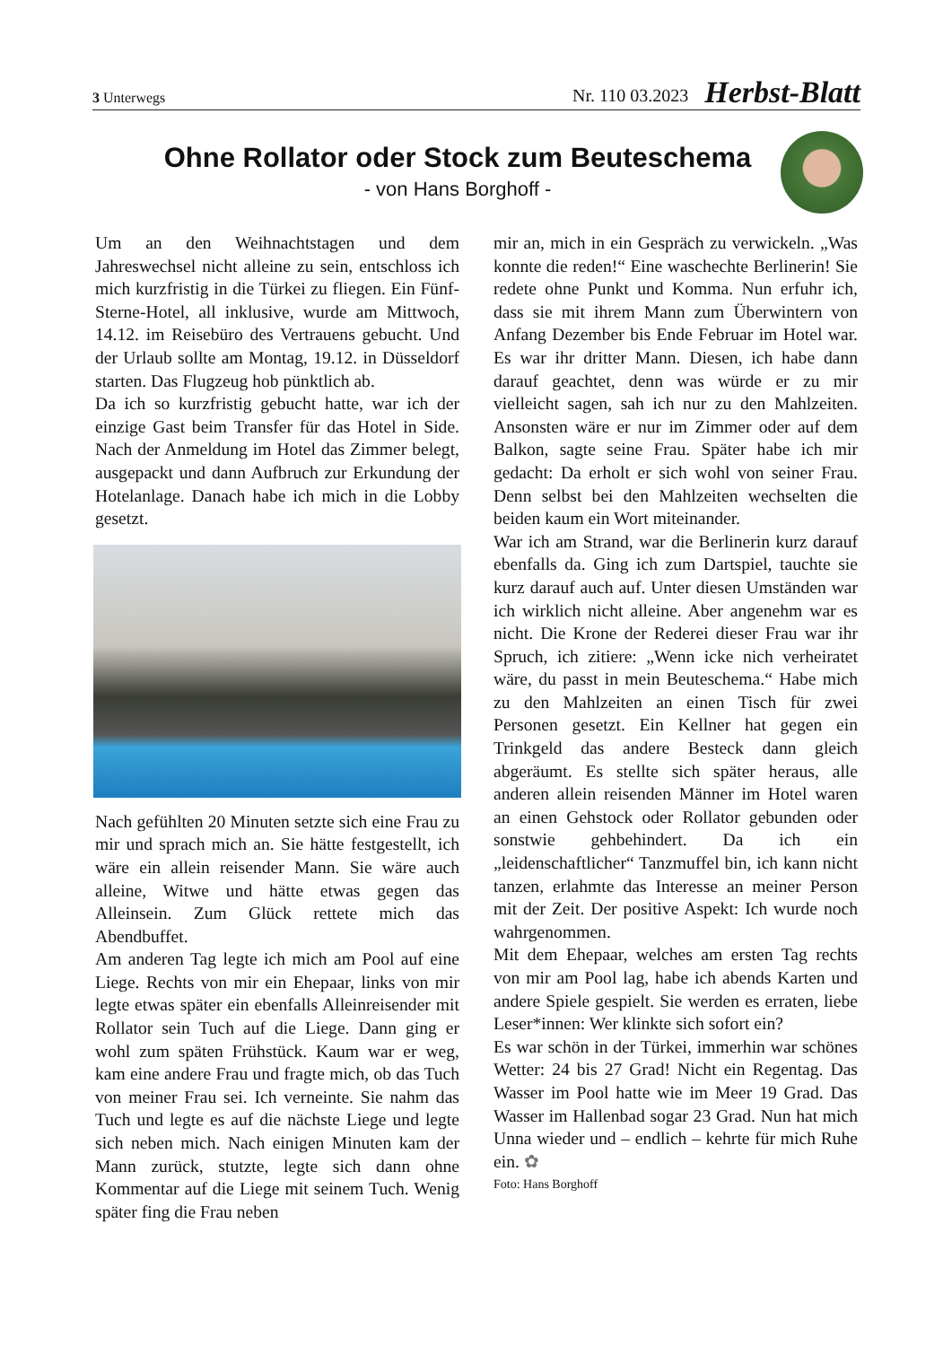3 Unterwegs
Nr. 110 03.2023 Herbst-Blatt
Ohne Rollator oder Stock zum Beuteschema
- von Hans Borghoff -
Um an den Weihnachtstagen und dem Jahreswechsel nicht alleine zu sein, entschloss ich mich kurzfristig in die Türkei zu fliegen. Ein Fünf-Sterne-Hotel, all inklusive, wurde am Mittwoch, 14.12. im Reisebüro des Vertrauens gebucht. Und der Urlaub sollte am Montag, 19.12. in Düsseldorf starten. Das Flugzeug hob pünktlich ab.
Da ich so kurzfristig gebucht hatte, war ich der einzige Gast beim Transfer für das Hotel in Side. Nach der Anmeldung im Hotel das Zimmer belegt, ausgepackt und dann Aufbruch zur Erkundung der Hotelanlage. Danach habe ich mich in die Lobby gesetzt.
Nach gefühlten 20 Minuten setzte sich eine Frau zu mir und sprach mich an. Sie hätte festgestellt, ich wäre ein allein reisender Mann. Sie wäre auch alleine, Witwe und hätte etwas gegen das Alleinsein. Zum Glück rettete mich das Abendbuffet.
Am anderen Tag legte ich mich am Pool auf eine Liege. Rechts von mir ein Ehepaar, links von mir legte etwas später ein ebenfalls Alleinreisender mit Rollator sein Tuch auf die Liege. Dann ging er wohl zum späten Frühstück. Kaum war er weg, kam eine andere Frau und fragte mich, ob das Tuch von meiner Frau sei. Ich verneinte. Sie nahm das Tuch und legte es auf die nächste Liege und legte sich neben mich. Nach einigen Minuten kam der Mann zurück, stutzte, legte sich dann ohne Kommentar auf die Liege mit seinem Tuch. Wenig später fing die Frau neben
mir an, mich in ein Gespräch zu verwickeln. „Was konnte die reden!“ Eine waschechte Berlinerin! Sie redete ohne Punkt und Komma. Nun erfuhr ich, dass sie mit ihrem Mann zum Überwintern von Anfang Dezember bis Ende Februar im Hotel war. Es war ihr dritter Mann. Diesen, ich habe dann darauf geachtet, denn was würde er zu mir vielleicht sagen, sah ich nur zu den Mahlzeiten. Ansonsten wäre er nur im Zimmer oder auf dem Balkon, sagte seine Frau. Später habe ich mir gedacht: Da erholt er sich wohl von seiner Frau. Denn selbst bei den Mahlzeiten wechselten die beiden kaum ein Wort miteinander.
War ich am Strand, war die Berlinerin kurz darauf ebenfalls da. Ging ich zum Dartspiel, tauchte sie kurz darauf auch auf. Unter diesen Umständen war ich wirklich nicht alleine. Aber angenehm war es nicht. Die Krone der Rederei dieser Frau war ihr Spruch, ich zitiere: „Wenn icke nich verheiratet wäre, du passt in mein Beuteschema.“ Habe mich zu den Mahlzeiten an einen Tisch für zwei Personen gesetzt. Ein Kellner hat gegen ein Trinkgeld das andere Besteck dann gleich abgeräumt. Es stellte sich später heraus, alle anderen allein reisenden Männer im Hotel waren an einen Gehstock oder Rollator gebunden oder sonstwie gehbehindert. Da ich ein „leidenschaftlicher“ Tanzmuffel bin, ich kann nicht tanzen, erlahmte das Interesse an meiner Person mit der Zeit. Der positive Aspekt: Ich wurde noch wahrgenommen.
Mit dem Ehepaar, welches am ersten Tag rechts von mir am Pool lag, habe ich abends Karten und andere Spiele gespielt. Sie werden es erraten, liebe Leser*innen: Wer klinkte sich sofort ein?
Es war schön in der Türkei, immerhin war schönes Wetter: 24 bis 27 Grad! Nicht ein Regentag. Das Wasser im Pool hatte wie im Meer 19 Grad. Das Wasser im Hallenbad sogar 23 Grad. Nun hat mich Unna wieder und – endlich – kehrte für mich Ruhe ein. ✿
Foto: Hans Borghoff